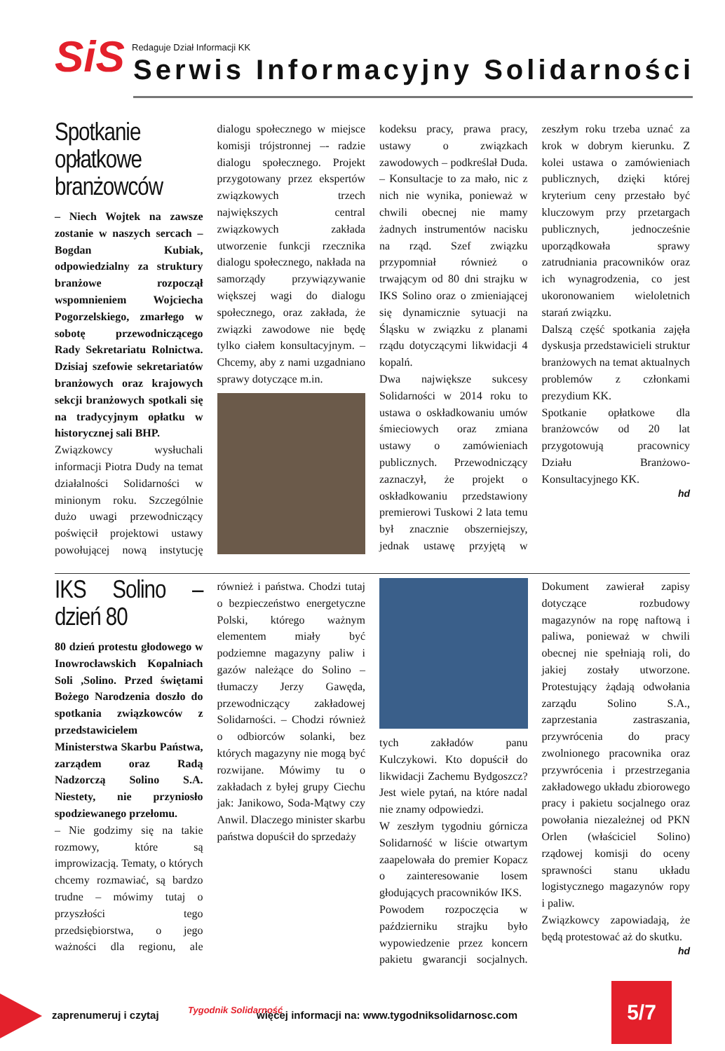SiS Redaguje Dział Informacji KK
Serwis Informacyjny Solidarności
Spotkanie opłatkowe branżowców
– Niech Wojtek na zawsze zostanie w naszych sercach – Bogdan Kubiak, odpowiedzialny za struktury branżowe rozpoczął wspomnieniem Wojciecha Pogorzelskiego, zmarłego w sobotę przewodniczącego Rady Sekretariatu Rolnictwa. Dzisiaj szefowie sekretariatów branżowych oraz krajowych sekcji branżowych spotkali się na tradycyjnym opłatku w historycznej sali BHP.
Związkowcy wysłuchali informacji Piotra Dudy na temat działalności Solidarności w minionym roku. Szczególnie dużo uwagi przewodniczący poświęcił projektowi ustawy powołującej nową instytucję dialogu społecznego w miejsce komisji trójstronnej –- radzie dialogu społecznego. Projekt przygotowany przez ekspertów związkowych trzech największych central związkowych zakłada utworzenie funkcji rzecznika dialogu społecznego, nakłada na samorządy przywiązywanie większej wagi do dialogu społecznego, oraz zakłada, że związki zawodowe nie będę tylko ciałem konsultacyjnym. – Chcemy, aby z nami uzgadniano sprawy dotyczące m.in.
kodeksu pracy, prawa pracy, ustawy o związkach zawodowych – podkreślał Duda. – Konsultacje to za mało, nic z nich nie wynika, ponieważ w chwili obecnej nie mamy żadnych instrumentów nacisku na rząd. Szef związku przypomniał również o trwającym od 80 dni strajku w IKS Solino oraz o zmieniającej się dynamicznie sytuacji na Śląsku w związku z planami rządu dotyczącymi likwidacji 4 kopalń.
Dwa największe sukcesy Solidarności w 2014 roku to ustawa o oskładkowaniu umów śmieciowych oraz zmiana ustawy o zamówieniach publicznych. Przewodniczący zaznaczył, że projekt o oskładkowaniu przedstawiony premierowi Tuskowi 2 lata temu był znacznie obszerniejszy, jednak ustawę przyjętą w zeszłym roku trzeba uznać za krok w dobrym kierunku. Z kolei ustawa o zamówieniach publicznych, dzięki której kryterium ceny przestało być kluczowym przy przetargach publicznych, jednocześnie uporządkowała sprawy zatrudniania pracowników oraz ich wynagrodzenia, co jest ukoronowaniem wieloletnich starań związku.
Dalszą część spotkania zajęła dyskusja przedstawicieli struktur branżowych na temat aktualnych problemów z członkami prezydium KK.
Spotkanie opłatkowe dla branżowców od 20 lat przygotowują pracownicy Działu Branżowo-Konsultacyjnego KK.
hd
IKS Solino – dzień 80
80 dzień protestu głodowego w Inowrocławskich Kopalniach Soli ,Solino. Przed świętami Bożego Narodzenia doszło do spotkania związkowców z przedstawicielem Ministerstwa Skarbu Państwa, zarządem oraz Radą Nadzorczą Solino S.A. Niestety, nie przyniosło spodziewanego przełomu.
– Nie godzimy się na takie rozmowy, które są improwizacją. Tematy, o których chcemy rozmawiać, są bardzo trudne – mówimy tutaj o przyszłości tego przedsiębiorstwa, o jego ważności dla regionu, ale również i państwa. Chodzi tutaj o bezpieczeństwo energetyczne Polski, którego ważnym elementem miały być podziemne magazyny paliw i gazów należące do Solino – tłumaczy Jerzy Gawęda, przewodniczący zakładowej Solidarności. – Chodzi również o odbiorców solanki, bez których magazyny nie mogą być rozwijane. Mówimy tu o zakładach z byłej grupy Ciechu jak: Janikowo, Soda-Mątwy czy Anwil. Dlaczego minister skarbu państwa dopuścił do sprzedaży
tych zakładów panu Kulczykowi. Kto dopuścił do likwidacji Zachemu Bydgoszcz? Jest wiele pytań, na które nadal nie znamy odpowiedzi.
W zeszłym tygodniu górnicza Solidarność w liście otwartym zaapelowała do premier Kopacz o zainteresowanie losem głodujących pracowników IKS.
Powodem rozpoczęcia w październiku strajku było wypowiedzenie przez koncern pakietu gwarancji socjalnych. Dokument zawierał zapisy dotyczące rozbudowy magazynów na ropę naftową i paliwa, ponieważ w chwili obecnej nie spełniają roli, do jakiej zostały utworzone. Protestujący żądają odwołania zarządu Solino S.A., zaprzestania zastraszania, przywrócenia do pracy zwolnionego pracownika oraz przywrócenia i przestrzegania zakładowego układu zbiorowego pracy i pakietu socjalnego oraz powołania niezależnej od PKN Orlen (właściciel Solino) rządowej komisji do oceny sprawności stanu układu logistycznego magazynów ropy i paliw.
Związkowcy zapowiadają, że będą protestować aż do skutku.
hd
zaprenumeruj i czytaj Tygodnik Solidarność więcej informacji na: www.tygodniksolidarnosc.com
5/7